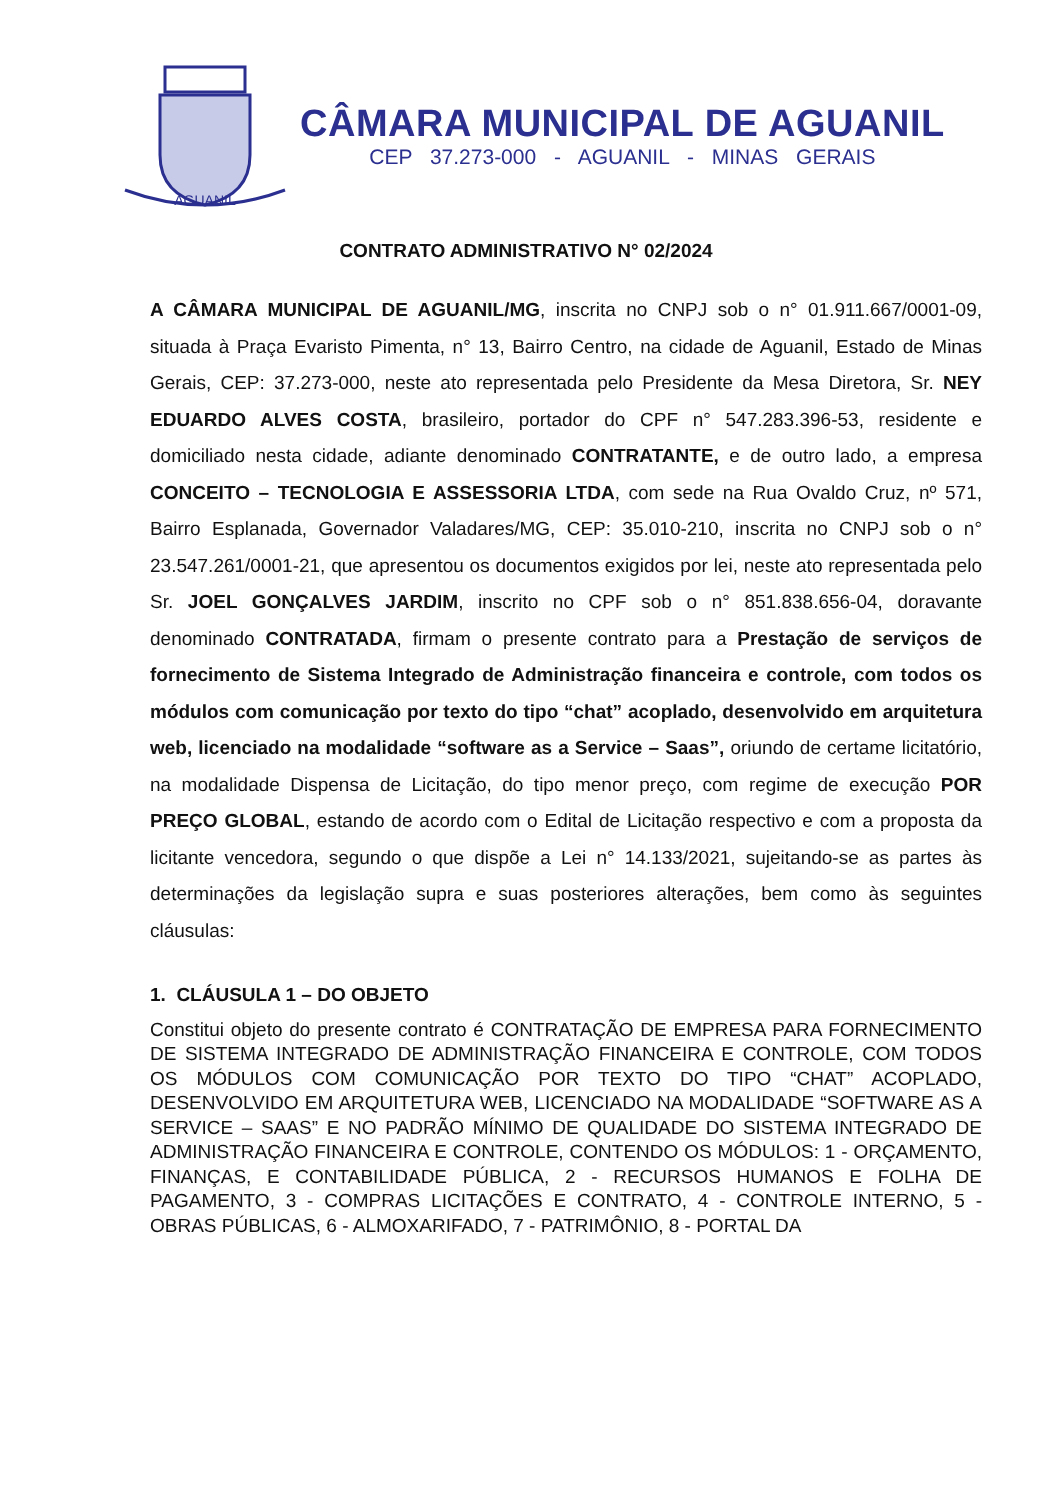AGUANIL
CÂMARA MUNICIPAL DE AGUANIL
CEP 37.273-000 - AGUANIL - MINAS GERAIS
CONTRATO ADMINISTRATIVO N° 02/2024
A CÂMARA MUNICIPAL DE AGUANIL/MG, inscrita no CNPJ sob o n° 01.911.667/0001-09, situada à Praça Evaristo Pimenta, n° 13, Bairro Centro, na cidade de Aguanil, Estado de Minas Gerais, CEP: 37.273-000, neste ato representada pelo Presidente da Mesa Diretora, Sr. NEY EDUARDO ALVES COSTA, brasileiro, portador do CPF n° 547.283.396-53, residente e domiciliado nesta cidade, adiante denominado CONTRATANTE, e de outro lado, a empresa CONCEITO – TECNOLOGIA E ASSESSORIA LTDA, com sede na Rua Ovaldo Cruz, nº 571, Bairro Esplanada, Governador Valadares/MG, CEP: 35.010-210, inscrita no CNPJ sob o n° 23.547.261/0001-21, que apresentou os documentos exigidos por lei, neste ato representada pelo Sr. JOEL GONÇALVES JARDIM, inscrito no CPF sob o n° 851.838.656-04, doravante denominado CONTRATADA, firmam o presente contrato para a Prestação de serviços de fornecimento de Sistema Integrado de Administração financeira e controle, com todos os módulos com comunicação por texto do tipo “chat” acoplado, desenvolvido em arquitetura web, licenciado na modalidade “software as a Service – Saas”, oriundo de certame licitatório, na modalidade Dispensa de Licitação, do tipo menor preço, com regime de execução POR PREÇO GLOBAL, estando de acordo com o Edital de Licitação respectivo e com a proposta da licitante vencedora, segundo o que dispõe a Lei n° 14.133/2021, sujeitando-se as partes às determinações da legislação supra e suas posteriores alterações, bem como às seguintes cláusulas:
1. CLÁUSULA 1 – DO OBJETO
Constitui objeto do presente contrato é CONTRATAÇÃO DE EMPRESA PARA FORNECIMENTO DE SISTEMA INTEGRADO DE ADMINISTRAÇÃO FINANCEIRA E CONTROLE, COM TODOS OS MÓDULOS COM COMUNICAÇÃO POR TEXTO DO TIPO “CHAT” ACOPLADO, DESENVOLVIDO EM ARQUITETURA WEB, LICENCIADO NA MODALIDADE “SOFTWARE AS A SERVICE – SAAS” E NO PADRÃO MÍNIMO DE QUALIDADE DO SISTEMA INTEGRADO DE ADMINISTRAÇÃO FINANCEIRA E CONTROLE, CONTENDO OS MÓDULOS: 1 - ORÇAMENTO, FINANÇAS, E CONTABILIDADE PÚBLICA, 2 - RECURSOS HUMANOS E FOLHA DE PAGAMENTO, 3 - COMPRAS LICITAÇÕES E CONTRATO, 4 - CONTROLE INTERNO, 5 - OBRAS PÚBLICAS, 6 - ALMOXARIFADO, 7 - PATRIMÔNIO, 8 - PORTAL DA